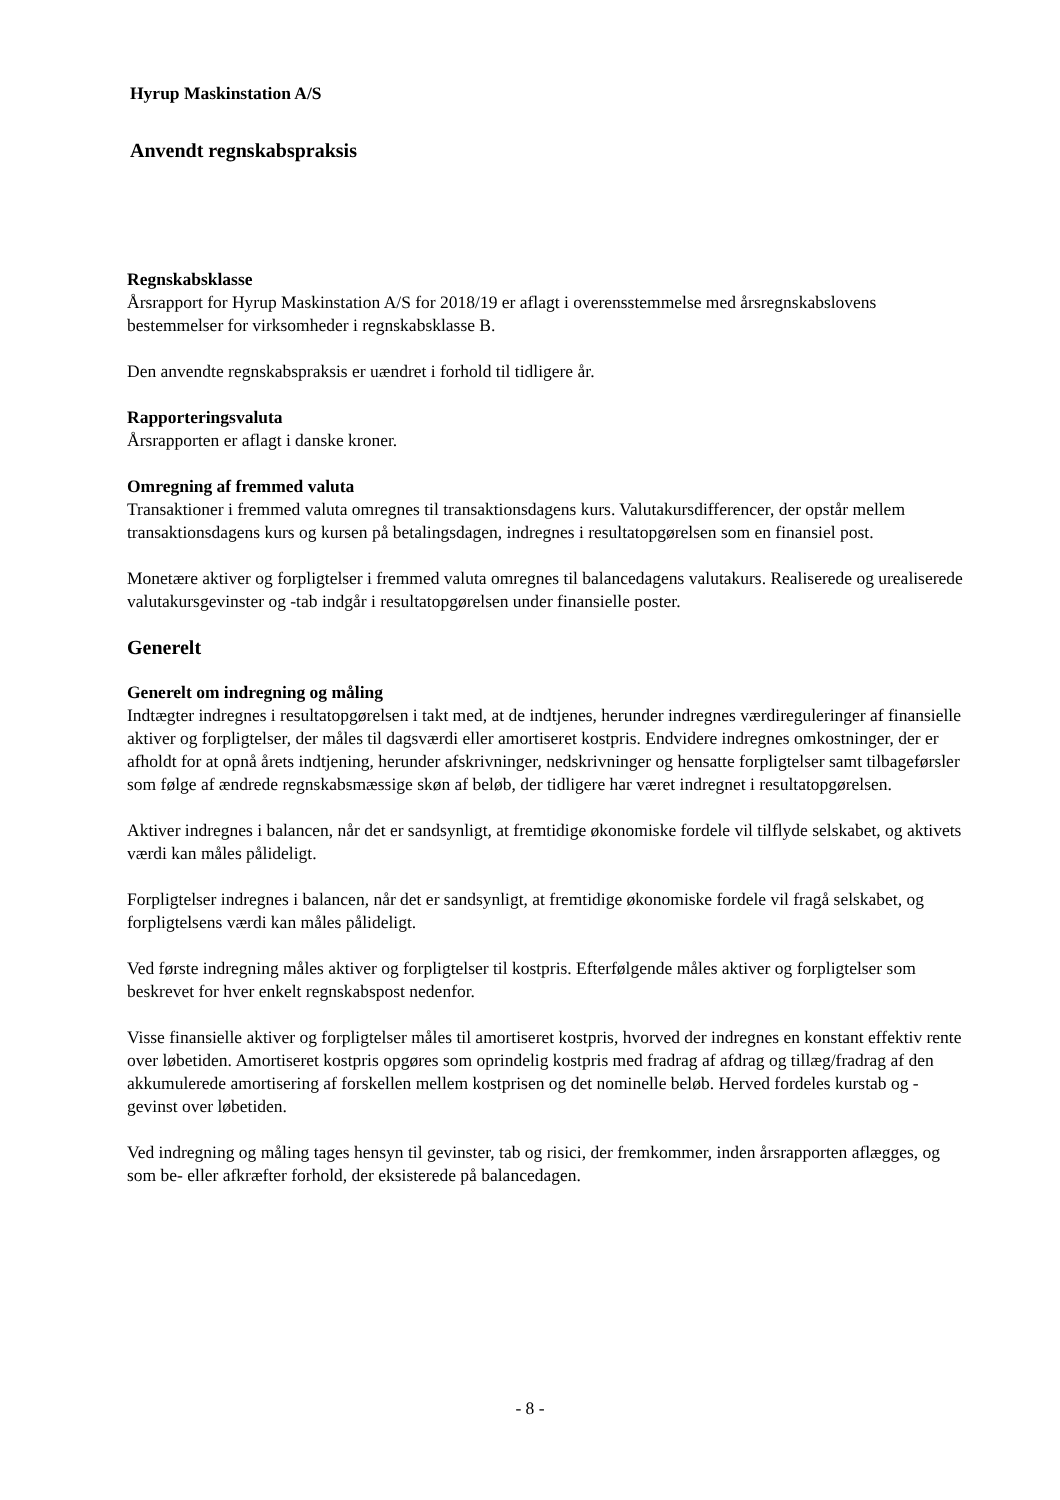Hyrup Maskinstation A/S
Anvendt regnskabspraksis
Regnskabsklasse
Årsrapport for Hyrup Maskinstation A/S for 2018/19 er aflagt i overensstemmelse med årsregnskabslovens bestemmelser for virksomheder i regnskabsklasse B.
Den anvendte regnskabspraksis er uændret i forhold til tidligere år.
Rapporteringsvaluta
Årsrapporten er aflagt i danske kroner.
Omregning af fremmed valuta
Transaktioner i fremmed valuta omregnes til transaktionsdagens kurs. Valutakursdifferencer, der opstår mellem transaktionsdagens kurs og kursen på betalingsdagen, indregnes i resultatopgørelsen som en finansiel post.
Monetære aktiver og forpligtelser i fremmed valuta omregnes til balancedagens valutakurs. Realiserede og urealiserede valutakursgevinster og -tab indgår i resultatopgørelsen under finansielle poster.
Generelt
Generelt om indregning og måling
Indtægter indregnes i resultatopgørelsen i takt med, at de indtjenes, herunder indregnes værdireguleringer af finansielle aktiver og forpligtelser, der måles til dagsværdi eller amortiseret kostpris. Endvidere indregnes omkostninger, der er afholdt for at opnå årets indtjening, herunder afskrivninger, nedskrivninger og hensatte forpligtelser samt tilbageførsler som følge af ændrede regnskabsmæssige skøn af beløb, der tidligere har været indregnet i resultatopgørelsen.
Aktiver indregnes i balancen, når det er sandsynligt, at fremtidige økonomiske fordele vil tilflyde selskabet, og aktivets værdi kan måles pålideligt.
Forpligtelser indregnes i balancen, når det er sandsynligt, at fremtidige økonomiske fordele vil fragå selskabet, og forpligtelsens værdi kan måles pålideligt.
Ved første indregning måles aktiver og forpligtelser til kostpris. Efterfølgende måles aktiver og forpligtelser som beskrevet for hver enkelt regnskabspost nedenfor.
Visse finansielle aktiver og forpligtelser måles til amortiseret kostpris, hvorved der indregnes en konstant effektiv rente over løbetiden. Amortiseret kostpris opgøres som oprindelig kostpris med fradrag af afdrag og tillæg/fradrag af den akkumulerede amortisering af forskellen mellem kostprisen og det nominelle beløb. Herved fordeles kurstab og -gevinst over løbetiden.
Ved indregning og måling tages hensyn til gevinster, tab og risici, der fremkommer, inden årsrapporten aflægges, og som be- eller afkræfter forhold, der eksisterede på balancedagen.
- 8 -